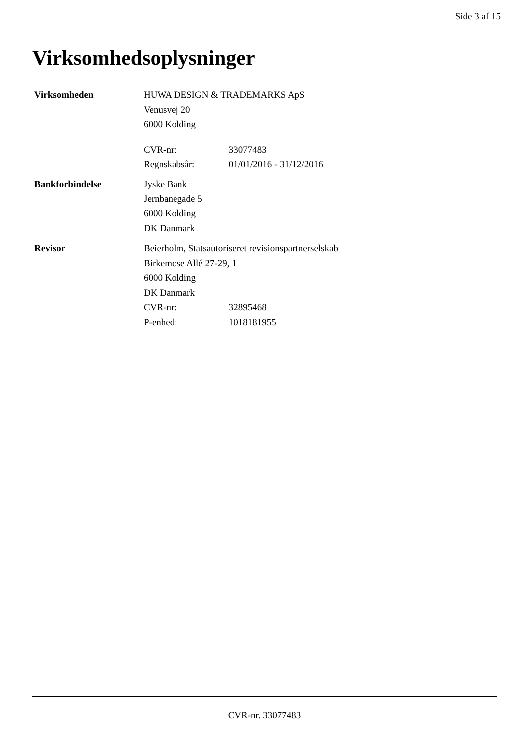Side 3 af 15
Virksomhedsoplysninger
Virksomheden
HUWA DESIGN & TRADEMARKS ApS
Venusvej 20
6000 Kolding
CVR-nr: 33077483
Regnskabsår: 01/01/2016 - 31/12/2016
Bankforbindelse
Jyske Bank
Jernbanegade 5
6000 Kolding
DK Danmark
Revisor
Beierholm, Statsautoriseret revisionspartnerselskab
Birkemose Allé 27-29, 1
6000 Kolding
DK Danmark
CVR-nr: 32895468
P-enhed: 1018181955
CVR-nr. 33077483